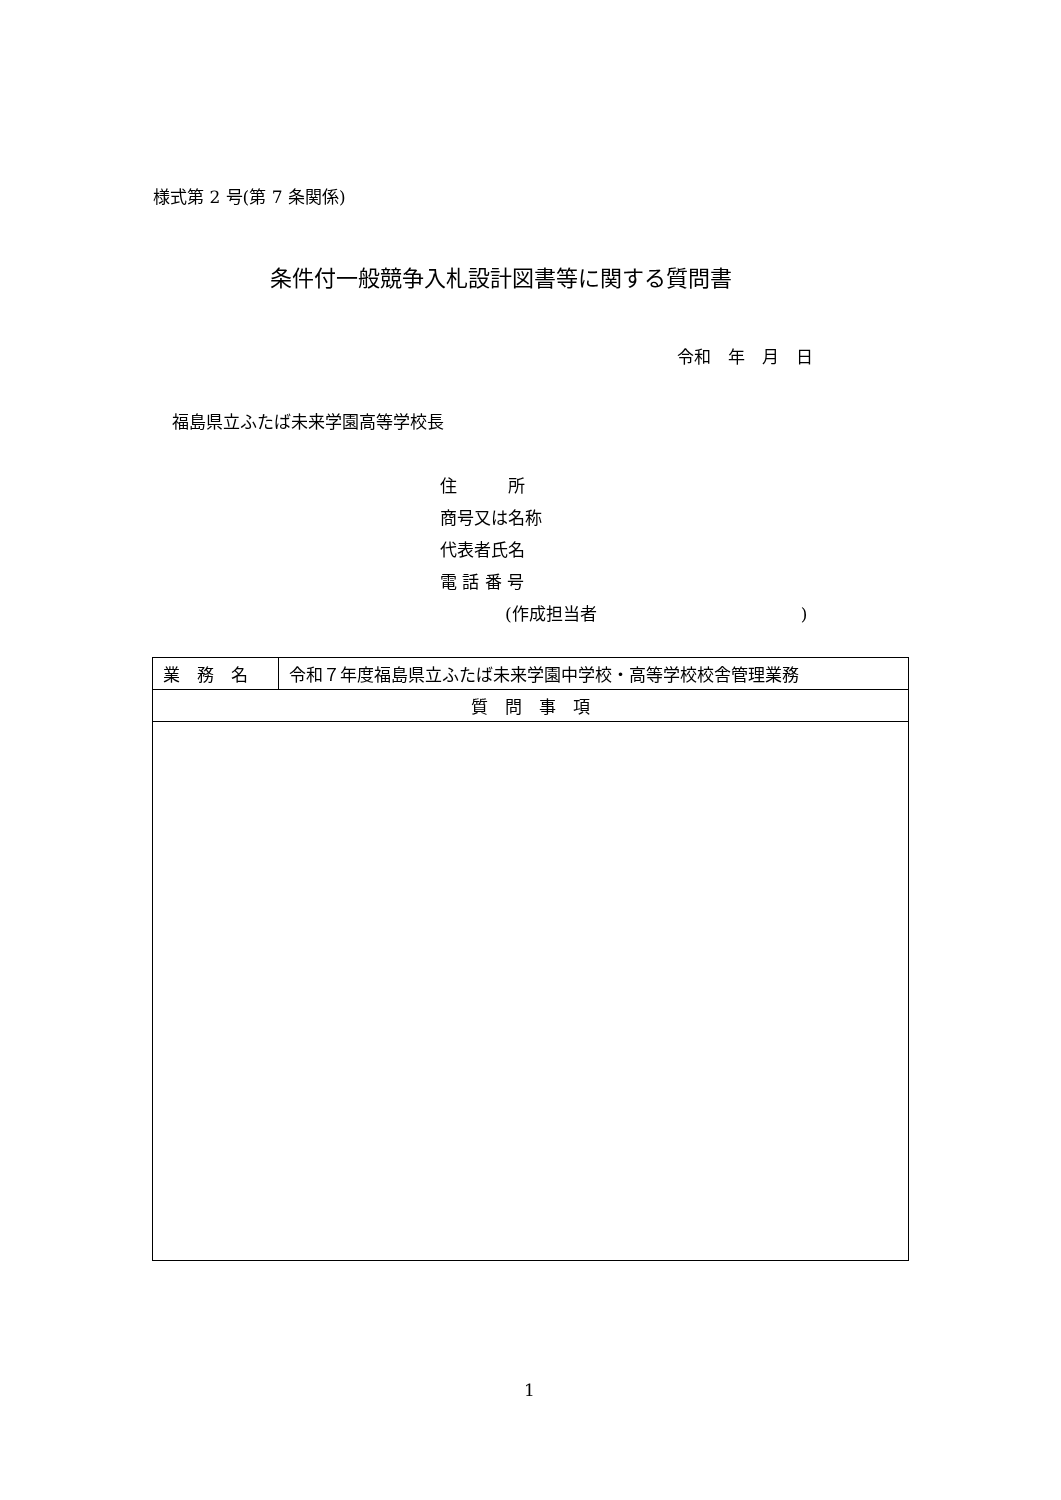様式第 2 号(第 7 条関係)
条件付一般競争入札設計図書等に関する質問書
令和　年　月　日
福島県立ふたば未来学園高等学校長
住　　　所
商号又は名称
代表者氏名
電 話 番 号
(作成担当者　　　　　　　　　　　　)
| 業 務 名 | 令和７年度福島県立ふたば未来学園中学校・高等学校校舎管理業務 |
| 質 問 事 項 | |
1